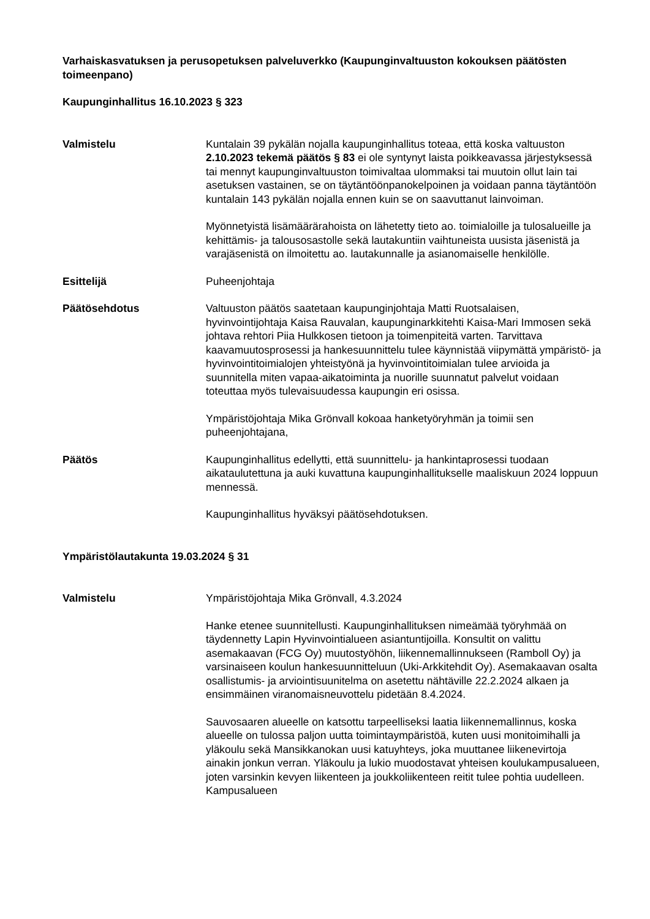Varhaiskasvatuksen ja perusopetuksen palveluverkko (Kaupunginvaltuuston kokouksen päätösten toimeenpano)
Kaupunginhallitus 16.10.2023 § 323
Valmistelu Kuntalain 39 pykälän nojalla kaupunginhallitus toteaa, että koska valtuuston 2.10.2023 tekemä päätös § 83 ei ole syntynyt laista poikkeavassa järjestyksessä tai mennyt kaupunginvaltuuston toimivaltaa ulommaksi tai muutoin ollut lain tai asetuksen vastainen, se on täytäntöönpanokelpoinen ja voidaan panna täytäntöön kuntalain 143 pykälän nojalla ennen kuin se on saavuttanut lainvoiman.
Myönnetyistä lisämäärärahoista on lähetetty tieto ao. toimialoille ja tulosalueille ja kehittämis- ja talousosastolle sekä lautakuntiin vaihtuneista uusista jäsenistä ja varajäsenistä on ilmoitettu ao. lautakunnalle ja asianomaiselle henkilölle.
Esittelijä Puheenjohtaja
Päätösehdotus Valtuuston päätös saatetaan kaupunginjohtaja Matti Ruotsalaisen, hyvinvointijohtaja Kaisa Rauvalan, kaupunginarkkitehti Kaisa-Mari Immosen sekä johtava rehtori Piia Hulkkosen tietoon ja toimenpiteitä varten. Tarvittava kaavamuutosprosessi ja hankesuunnittelu tulee käynnistää viipymättä ympäristö- ja hyvinvointitoimialojen yhteistyönä ja hyvinvointitoimialan tulee arvioida ja suunnitella miten vapaa-aikatoiminta ja nuorille suunnatut palvelut voidaan toteuttaa myös tulevaisuudessa kaupungin eri osissa.
Ympäristöjohtaja Mika Grönvall kokoaa hanketyöryhmän ja toimii sen puheenjohtajana,
Päätös Kaupunginhallitus edellytti, että suunnittelu- ja hankintaprosessi tuodaan aikataulutettuna ja auki kuvattuna kaupunginhallitukselle maaliskuun 2024 loppuun mennessä.
Kaupunginhallitus hyväksyi päätösehdotuksen.
Ympäristölautakunta 19.03.2024 § 31
Valmistelu Ympäristöjohtaja Mika Grönvall, 4.3.2024
Hanke etenee suunnitellusti. Kaupunginhallituksen nimeämää työryhmää on täydennetty Lapin Hyvinvointialueen asiantuntijoilla. Konsultit on valittu asemakaavan (FCG Oy) muutostyöhön, liikennemallinnukseen (Ramboll Oy) ja varsinaiseen koulun hankesuunnitteluun (Uki-Arkkitehdit Oy). Asemakaavan osalta osallistumis- ja arviointisuunitelma on asetettu nähtäville 22.2.2024 alkaen ja ensimmäinen viranomaisneuvottelu pidetään 8.4.2024.
Sauvosaaren alueelle on katsottu tarpeelliseksi laatia liikennemallinnus, koska alueelle on tulossa paljon uutta toimintaympäristöä, kuten uusi monitoimihalli ja yläkoulu sekä Mansikkanokan uusi katuyhteys, joka muuttanee liikenevirtoja ainakin jonkun verran. Yläkoulu ja lukio muodostavat yhteisen koulukampusalueen, joten varsinkin kevyen liikenteen ja joukkoliikenteen reitit tulee pohtia uudelleen. Kampusalueen